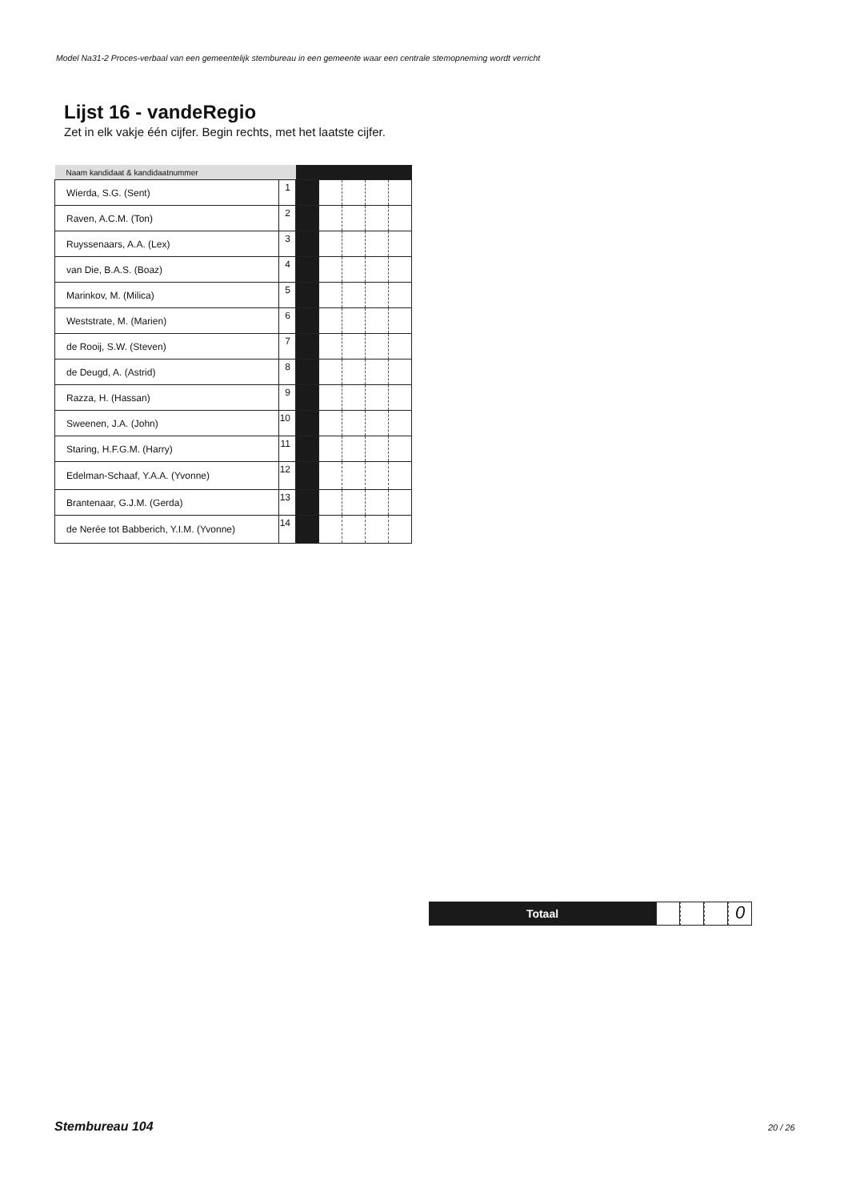Model Na31-2 Proces-verbaal van een gemeentelijk stembureau in een gemeente waar een centrale stemopneming wordt verricht
Lijst 16 - vandeRegio
Zet in elk vakje één cijfer. Begin rechts, met het laatste cijfer.
| Naam kandidaat & kandidaatnummer | | | | | | |
| --- | --- | --- | --- | --- | --- | --- |
| Wierda, S.G. (Sent) | 1 | | | | | |
| Raven, A.C.M. (Ton) | 2 | | | | | |
| Ruyssenaars, A.A. (Lex) | 3 | | | | | |
| van Die, B.A.S. (Boaz) | 4 | | | | | |
| Marinkov, M. (Milica) | 5 | | | | | |
| Weststrate, M. (Marien) | 6 | | | | | |
| de Rooij, S.W. (Steven) | 7 | | | | | |
| de Deugd, A. (Astrid) | 8 | | | | | |
| Razza, H. (Hassan) | 9 | | | | | |
| Sweenen, J.A. (John) | 10 | | | | | |
| Staring, H.F.G.M. (Harry) | 11 | | | | | |
| Edelman-Schaaf, Y.A.A. (Yvonne) | 12 | | | | | |
| Brantenaar, G.J.M. (Gerda) | 13 | | | | | |
| de Nerée tot Babberich, Y.I.M. (Yvonne) | 14 | | | | | |
Totaal
0
Stembureau 104 20 / 26